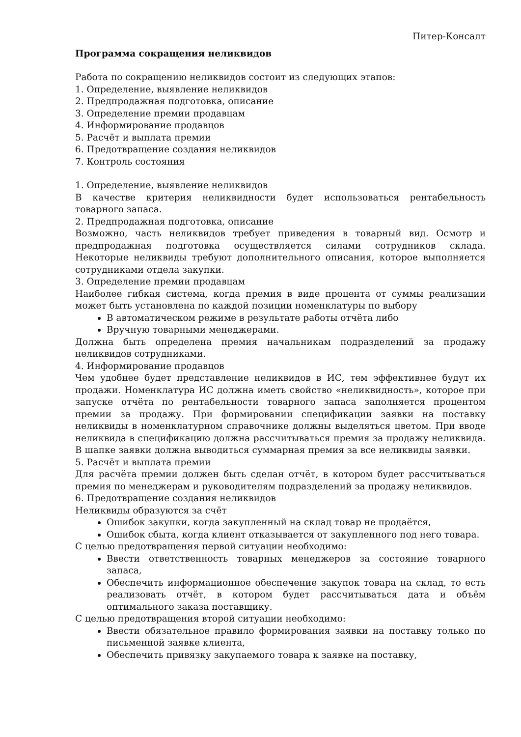Питер-Консалт
Программа сокращения неликвидов
Работа по сокращению неликвидов состоит из следующих этапов:
1. Определение, выявление неликвидов
2. Предпродажная подготовка, описание
3. Определение премии продавцам
4. Информирование продавцов
5. Расчёт и выплата премии
6. Предотвращение создания неликвидов
7. Контроль состояния
1. Определение, выявление неликвидов
В качестве критерия неликвидности будет использоваться рентабельность товарного запаса.
2. Предпродажная подготовка, описание
Возможно, часть неликвидов требует приведения в товарный вид. Осмотр и предпродажная подготовка осуществляется силами сотрудников склада. Некоторые неликвиды требуют дополнительного описания, которое выполняется сотрудниками отдела закупки.
3. Определение премии продавцам
Наиболее гибкая система, когда премия в виде процента от суммы реализации может быть установлена по каждой позиции номенклатуры по выбору
В автоматическом режиме в результате работы отчёта либо
Вручную товарными менеджерами.
Должна быть определена премия начальникам подразделений за продажу неликвидов сотрудниками.
4. Информирование продавцов
Чем удобнее будет представление неликвидов в ИС, тем эффективнее будут их продажи. Номенклатура ИС должна иметь свойство «неликвидность», которое при запуске отчёта по рентабельности товарного запаса заполняется процентом премии за продажу. При формировании спецификации заявки на поставку неликвиды в номенклатурном справочнике должны выделяться цветом. При вводе неликвида в спецификацию должна рассчитываться премия за продажу неликвида. В шапке заявки должна выводиться суммарная премия за все неликвиды заявки.
5. Расчёт и выплата премии
Для расчёта премии должен быть сделан отчёт, в котором будет рассчитываться премия по менеджерам и руководителям подразделений за продажу неликвидов.
6. Предотвращение создания неликвидов
Неликвиды образуются за счёт
Ошибок закупки, когда закупленный на склад товар не продаётся,
Ошибок сбыта, когда клиент отказывается от закупленного под него товара.
С целью предотвращения первой ситуации необходимо:
Ввести ответственность товарных менеджеров за состояние товарного запаса,
Обеспечить информационное обеспечение закупок товара на склад, то есть реализовать отчёт, в котором будет рассчитываться дата и объём оптимального заказа поставщику.
С целью предотвращения второй ситуации необходимо:
Ввести обязательное правило формирования заявки на поставку только по письменной заявке клиента,
Обеспечить привязку закупаемого товара к заявке на поставку,